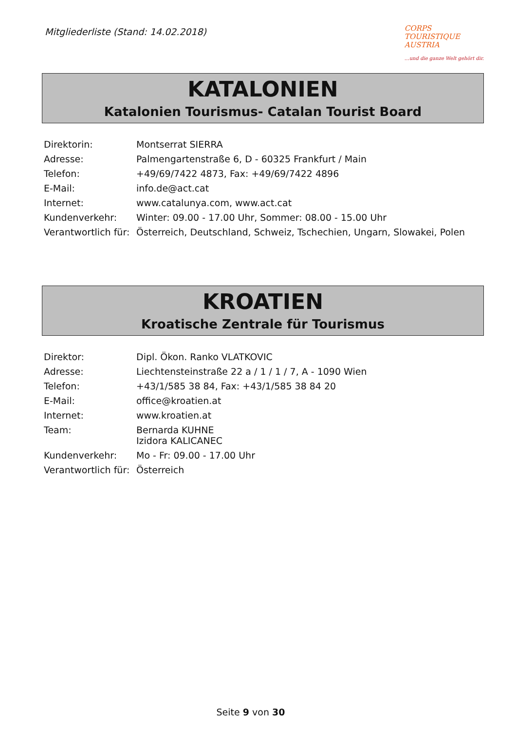Mitgliederliste (Stand: 14.02.2018)
CORPS
TOURISTIQUE
AUSTRIA
…und die ganze Welt gehört dir.
KATALONIEN
Katalonien Tourismus- Catalan Tourist Board
| Direktorin: | Montserrat SIERRA |
| Adresse: | Palmengartenstraße 6, D - 60325 Frankfurt / Main |
| Telefon: | +49/69/7422 4873, Fax: +49/69/7422 4896 |
| E-Mail: | info.de@act.cat |
| Internet: | www.catalunya.com , www.act.cat |
| Kundenverkehr: | Winter: 09.00 - 17.00 Uhr, Sommer: 08.00 - 15.00 Uhr |
| Verantwortlich für: | Österreich, Deutschland, Schweiz, Tschechien, Ungarn, Slowakei, Polen |
KROATIEN
Kroatische Zentrale für Tourismus
| Direktor: | Dipl. Ökon. Ranko VLATKOVIC |
| Adresse: | Liechtensteinstraße 22 a / 1 / 1 / 7, A - 1090 Wien |
| Telefon: | +43/1/585 38 84, Fax: +43/1/585 38 84 20 |
| E-Mail: | office@kroatien.at |
| Internet: | www.kroatien.at |
| Team: | Bernarda KUHNE Izidora KALICANEC |
| Kundenverkehr: | Mo - Fr: 09.00 - 17.00 Uhr |
| Verantwortlich für: | Österreich |
Seite 9 von 30